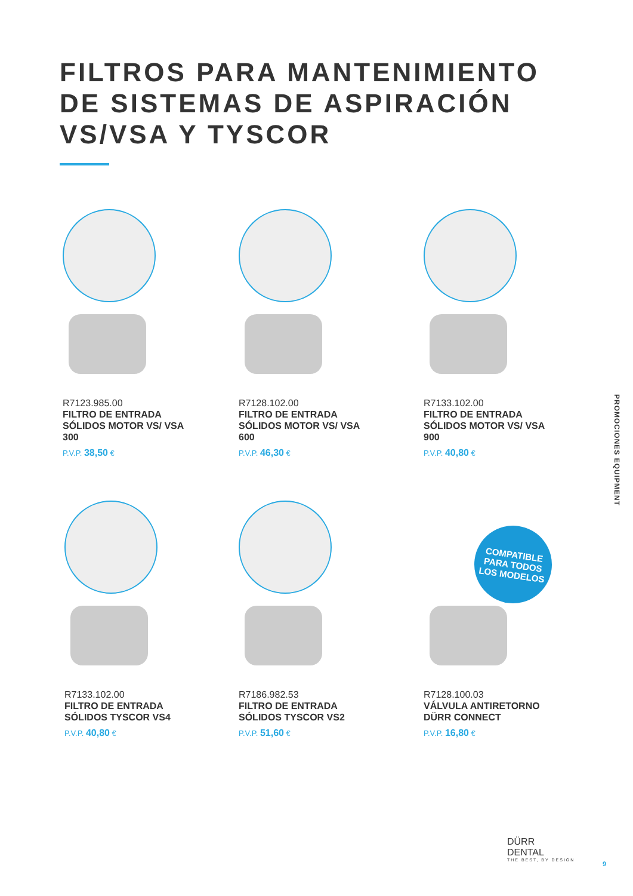FILTROS PARA MANTENIMIENTO
DE SISTEMAS DE ASPIRACIÓN
VS/VSA Y TYSCOR
R7123.985.00
FILTRO DE ENTRADA SÓLIDOS MOTOR VS/ VSA 300
P.V.P. 38,50 €
R7128.102.00
FILTRO DE ENTRADA SÓLIDOS MOTOR VS/ VSA 600
P.V.P. 46,30 €
R7133.102.00
FILTRO DE ENTRADA SÓLIDOS MOTOR VS/ VSA 900
P.V.P. 40,80 €
R7133.102.00
FILTRO DE ENTRADA SÓLIDOS TYSCOR VS4
P.V.P. 40,80 €
R7186.982.53
FILTRO DE ENTRADA SÓLIDOS TYSCOR VS2
P.V.P. 51,60 €
R7128.100.03
VÁLVULA ANTIRETORNO DÜRR CONNECT
P.V.P. 16,80 €
COMPATIBLE
PARA TODOS
LOS MODELOS
PROMOCIONES EQUIPMENT
DÜRR
DENTAL
THE BEST, BY DESIGN
9